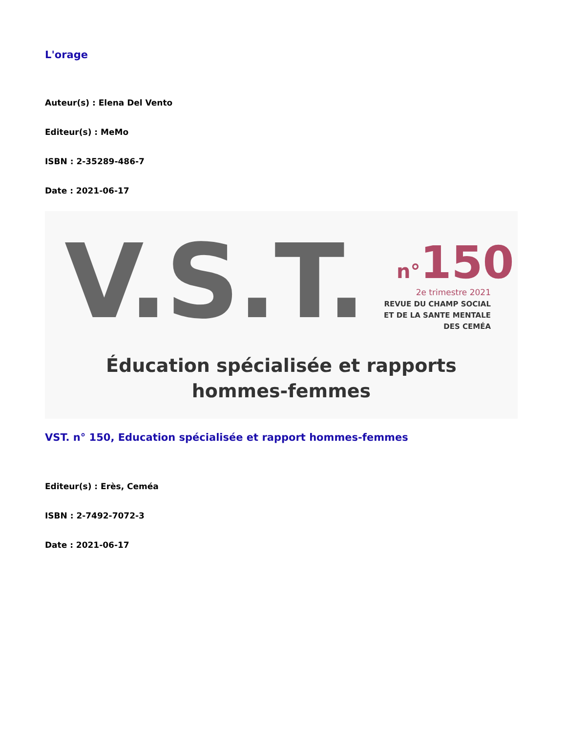L'orage
Auteur(s) : Elena Del Vento
Editeur(s) : MeMo
ISBN : 2-35289-486-7
Date : 2021-06-17
V.S.T. n°150
2e trimestre 2021
REVUE DU CHAMP SOCIAL
ET DE LA SANTE MENTALE
DES CEMÉA
Éducation spécialisée et rapports
hommes-femmes
VST. n° 150, Education spécialisée et rapport hommes-femmes
Editeur(s) : Erès, Ceméa
ISBN : 2-7492-7072-3
Date : 2021-06-17